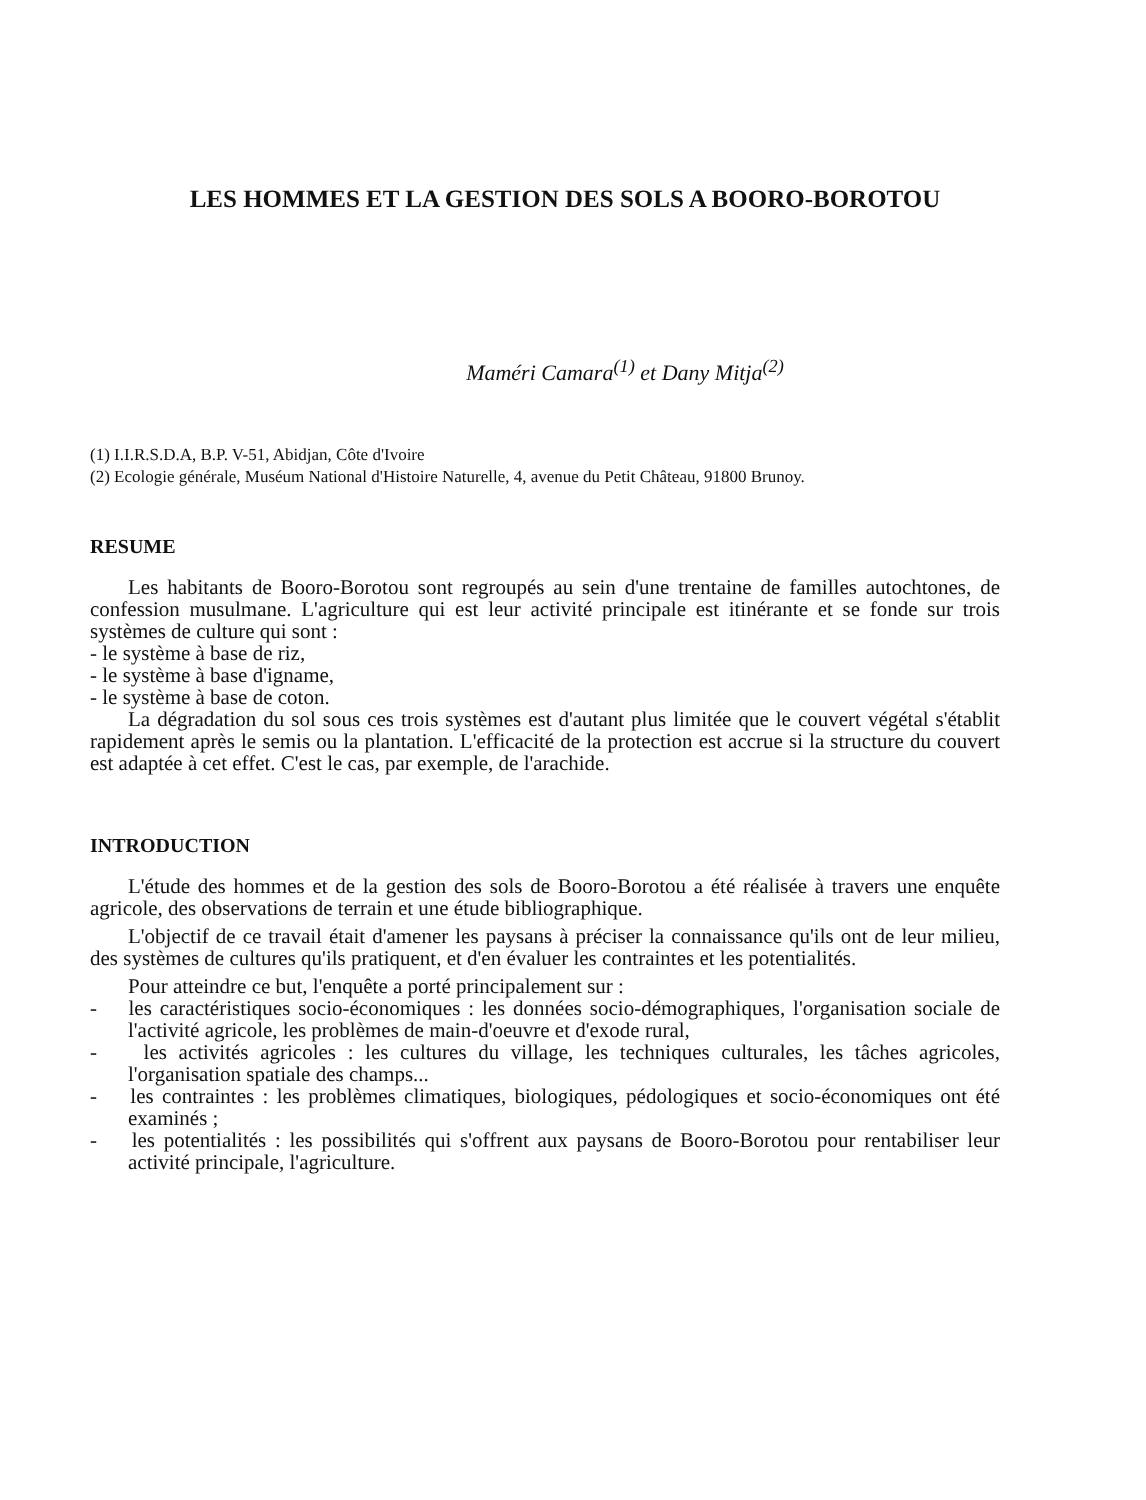LES HOMMES ET LA GESTION DES SOLS A BOORO-BOROTOU
Maméri Camara<sup>(1)</sup> et Dany Mitja<sup>(2)</sup>
(1) I.I.R.S.D.A, B.P. V-51, Abidjan, Côte d'Ivoire
(2) Ecologie générale, Muséum National d'Histoire Naturelle, 4, avenue du Petit Château, 91800 Brunoy.
RESUME
Les habitants de Booro-Borotou sont regroupés au sein d'une trentaine de familles autochtones, de confession musulmane. L'agriculture qui est leur activité principale est itinérante et se fonde sur trois systèmes de culture qui sont :
- le système à base de riz,
- le système à base d'igname,
- le système à base de coton.
La dégradation du sol sous ces trois systèmes est d'autant plus limitée que le couvert végétal s'établit rapidement après le semis ou la plantation. L'efficacité de la protection est accrue si la structure du couvert est adaptée à cet effet. C'est le cas, par exemple, de l'arachide.
INTRODUCTION
L'étude des hommes et de la gestion des sols de Booro-Borotou a été réalisée à travers une enquête agricole, des observations de terrain et une étude bibliographique.
L'objectif de ce travail était d'amener les paysans à préciser la connaissance qu'ils ont de leur milieu, des systèmes de cultures qu'ils pratiquent, et d'en évaluer les contraintes et les potentialités.
Pour atteindre ce but, l'enquête a porté principalement sur :
- les caractéristiques socio-économiques : les données socio-démographiques, l'organisation sociale de l'activité agricole, les problèmes de main-d'oeuvre et d'exode rural,
- les activités agricoles : les cultures du village, les techniques culturales, les tâches agricoles, l'organisation spatiale des champs...
- les contraintes : les problèmes climatiques, biologiques, pédologiques et socio-économiques ont été examinés ;
- les potentialités : les possibilités qui s'offrent aux paysans de Booro-Borotou pour rentabiliser leur activité principale, l'agriculture.